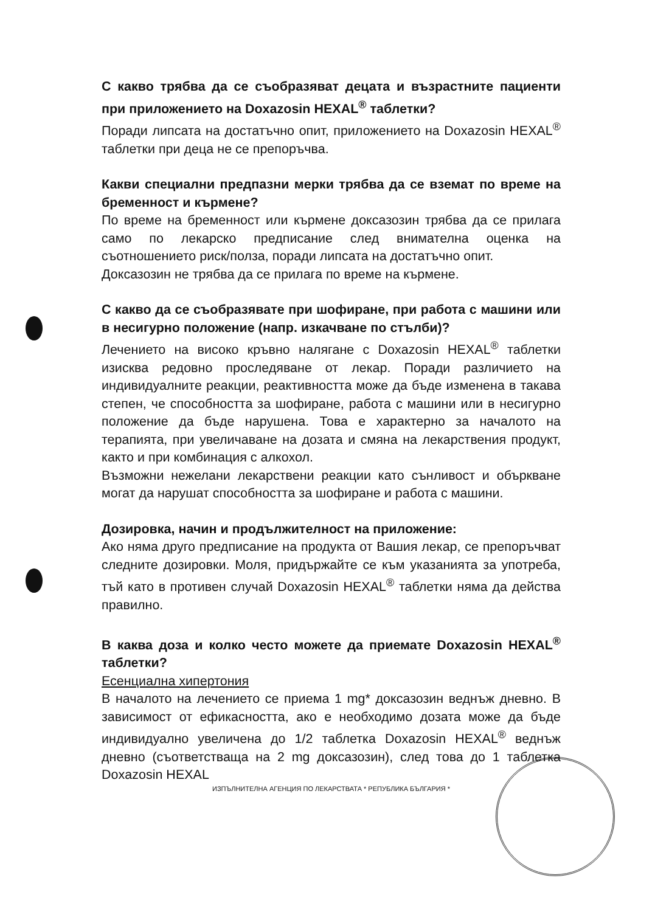С какво трябва да се съобразяват децата и възрастните пациенти при приложението на Doxazosin HEXAL<sup>®</sup> таблетки?
Поради липсата на достатъчно опит, приложението на Doxazosin HEXAL<sup>®</sup> таблетки при деца не се препоръчва.
Какви специални предпазни мерки трябва да се вземат по време на бременност и кърмене?
По време на бременност или кърмене доксазозин трябва да се прилага само по лекарско предписание след внимателна оценка на съотношението риск/полза, поради липсата на достатъчно опит.
Доксазозин не трябва да се прилага по време на кърмене.
С какво да се съобразявате при шофиране, при работа с машини или в несигурно положение (напр. изкачване по стълби)?
Лечението на високо кръвно налягане с Doxazosin HEXAL<sup>®</sup> таблетки изисква редовно проследяване от лекар. Поради различието на индивидуалните реакции, реактивността може да бъде изменена в такава степен, че способността за шофиране, работа с машини или в несигурно положение да бъде нарушена. Това е характерно за началото на терапията, при увеличаване на дозата и смяна на лекарствения продукт, както и при комбинация с алкохол.
Възможни нежелани лекарствени реакции като сънливост и объркване могат да нарушат способността за шофиране и работа с машини.
Дозировка, начин и продължителност на приложение:
Ако няма друго предписание на продукта от Вашия лекар, се препоръчват следните дозировки. Моля, придържайте се към указанията за употреба, тъй като в противен случай Doxazosin HEXAL<sup>®</sup> таблетки няма да действа правилно.
В каква доза и колко често можете да приемате Doxazosin HEXAL<sup>®</sup> таблетки?
Есенциална хипертония
В началото на лечението се приема 1 mg* доксазозин веднъж дневно. В зависимост от ефикасността, ако е необходимо дозата може да бъде индивидуално увеличена до 1/2 таблетка Doxazosin HEXAL<sup>®</sup> веднъж дневно (съответстваща на 2 mg доксазозин), след това до 1 таблетка Doxazosin HEXAL
ИЗПЪЛНИТЕЛНА АГЕНЦИЯ ПО ЛЕКАРСТВАТА * РЕПУБЛИКА БЪЛГАРИЯ *